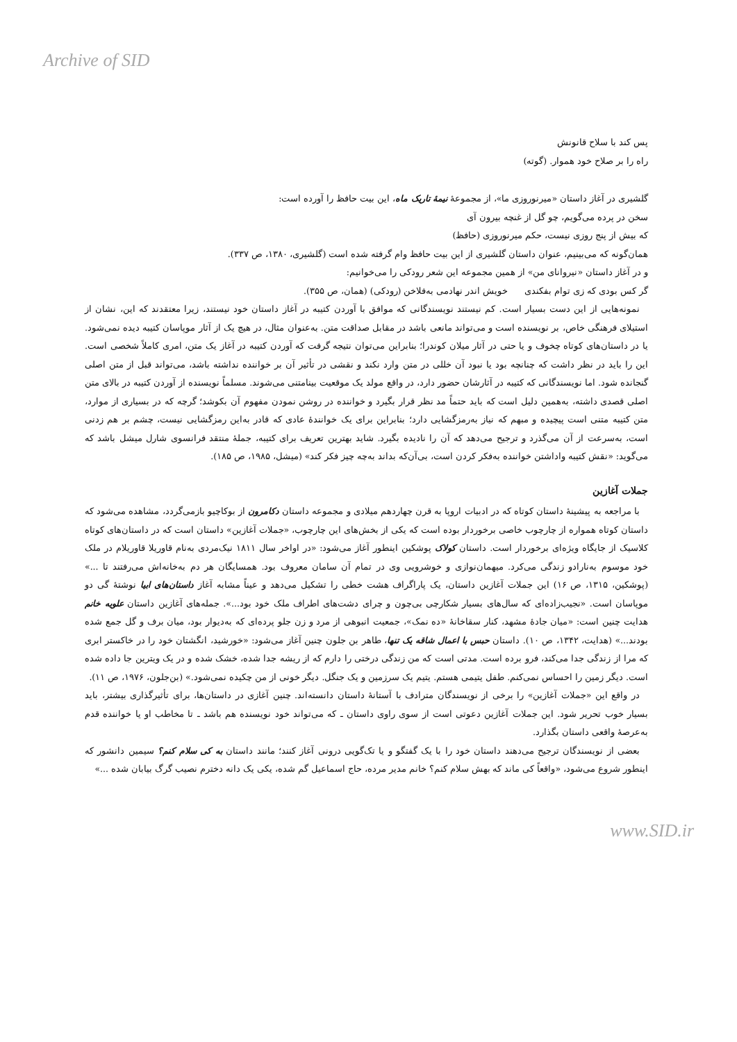Archive of SID
پس کند با سلاح قانونش
راه را بر صلاح خود هموار. (گوته)
گلشیری در آغاز داستان «میرنوروزی ما»، از مجموعهٔ نیمهٔ تاریک ماه، این بیت حافظ را آورده است:
سخن در پرده می‌گویم، چو گل از غنچه بیرون آی
که بیش از پنج روزی نیست، حکم میرنوروزی (حافظ)
همان‌گونه که می‌بینیم، عنوان داستان گلشیری از این بیت حافظ وام گرفته شده است (گلشیری، ۱۳۸۰، ص ۳۳۷).
و در آغاز داستان «نیروانای من» از همین مجموعه این شعر رودکی را می‌خوانیم:
گر کس بودی که زی توام بفکندی خویش اندر نهادمی به‌فلاخن (رودکی) (همان، ص ۳۵۵).
نمونه‌هایی از این دست بسیار است. کم نیستند نویسندگانی که موافق با آوردن کتیبه در آغاز داستان خود نیستند، زیرا معتقدند که این، نشان از استیلای فرهنگی خاص، بر نویسنده است و می‌تواند مانعی باشد در مقابل صداقت متن. به‌عنوان مثال، در هیچ یک از آثار موپاسان کتیبه دیده نمی‌شود. یا در داستان‌های کوتاه چخوف و یا حتی در آثار میلان کوندرا؛ بنابراین می‌توان نتیجه گرفت که آوردن کتیبه در آغاز یک متن، امری کاملاً شخصی است. این را باید در نظر داشت که چنانچه بود یا نبود آن خللی در متن وارد نکند و نقشی در تأثیر آن بر خواننده نداشته باشد، می‌تواند قبل از متن اصلی گنجانده شود. اما نویسندگانی که کتیبه در آثارشان حضور دارد، در واقع مولد یک موقعیت بینامتنی می‌شوند. مسلماً نویسنده از آوردن کتیبه در بالای متن اصلی قصدی داشته، به‌همین دلیل است که باید حتماً مد نظر قرار بگیرد و خواننده در روشن نمودن مفهوم آن بکوشد؛ گرچه که در بسیاری از موارد، متن کتیبه متنی است پیچیده و مبهم که نیاز به‌رمزگشایی دارد؛ بنابراین برای یک خوانندهٔ عادی که قادر به‌این رمزگشایی نیست، چشم بر هم زدنی است، به‌سرعت از آن می‌گذرد و ترجیح می‌دهد که آن را نادیده بگیرد. شاید بهترین تعریف برای کتیبه، جملهٔ منتقد فرانسوی شارل میشل باشد که می‌گوید: «نقش کتیبه واداشتن خواننده به‌فکر کردن است، بی‌آن‌که بداند به‌چه چیز فکر کند» (میشل، ۱۹۸۵، ص ۱۸۵).
جملات آغازین
با مراجعه به پیشینهٔ داستان کوتاه که در ادبیات اروپا به قرن چهاردهم میلادی و مجموعه داستان دکامرون از بوکاچیو بازمی‌گردد، مشاهده می‌شود که داستان کوتاه همواره از چارچوب خاصی برخوردار بوده است که یکی از بخش‌های این چارچوب، «جملات آغازین» داستان است که در داستان‌های کوتاه کلاسیک از جایگاه ویژه‌ای برخوردار است. داستان کولاک پوشکین اینطور آغاز می‌شود: «در اواخر سال ۱۸۱۱ نیک‌مردی به‌نام قاوریلا قاوریلام در ملک خود موسوم به‌نارادو زندگی می‌کرد. میهمان‌نوازی و خوشرویی وی در تمام آن سامان معروف بود. همسایگان هر دم به‌خانه‌اش می‌رفتند تا ...» (پوشکین، ۱۳۱۵، ص ۱۶) این جملات آغازین داستان، یک پاراگراف هشت خطی را تشکیل می‌دهد و عیناً مشابه آغاز داستان‌های ابیا نوشتهٔ گی دو موپاسان است. «نجیب‌زاده‌ای که سال‌های بسیار شکارچی بی‌چون و چرای دشت‌های اطراف ملک خود بود...». جمله‌های آغازین داستان علویه خانم هدایت چنین است: «میان جادهٔ مشهد، کنار سقاخانهٔ «ده نمک»، جمعیت انبوهی از مرد و زن جلو پرده‌ای که به‌دیوار بود، میان برف و گل جمع شده بودند...» (هدایت، ۱۳۴۲، ص ۱۰). داستان حبس با اعمال شاقه یک تنها، طاهر بن جلون چنین آغاز می‌شود: «خورشید، انگشتان خود را در خاکستر ابری که مرا از زندگی جدا می‌کند، فرو برده است. مدتی است که من زندگی درختی را دارم که از ریشه جدا شده، خشک شده و در یک ویترین جا داده شده است. دیگر زمین را احساس نمی‌کنم. طفل یتیمی هستم. یتیم یک سرزمین و یک جنگل. دیگر خونی از من چکیده نمی‌شود.» (بن‌جلون، ۱۹۷۶، ص ۱۱).
در واقع این «جملات آغازین» را برخی از نویسندگان مترادف با آستانهٔ داستان دانسته‌اند. چنین آغازی در داستان‌ها، برای تأثیرگذاری بیشتر، باید بسیار خوب تحریر شود. این جملات آغازین دعوتی است از سوی راوی داستان ـ که می‌تواند خود نویسنده هم باشد ـ تا مخاطب او یا خواننده قدم به‌عرصهٔ واقعی داستان بگذارد.
بعضی از نویسندگان ترجیح می‌دهند داستان خود را با یک گفتگو و یا تک‌گویی درونی آغاز کنند؛ مانند داستان به کی سلام کنم؟ سیمین دانشور که اینطور شروع می‌شود، «واقعاً کی ماند که بهش سلام کنم؟ خانم مدیر مرده، حاج اسماعیل گم شده، یکی یک دانه دخترم نصیب گرگ بیابان شده ...»
www.SID.ir